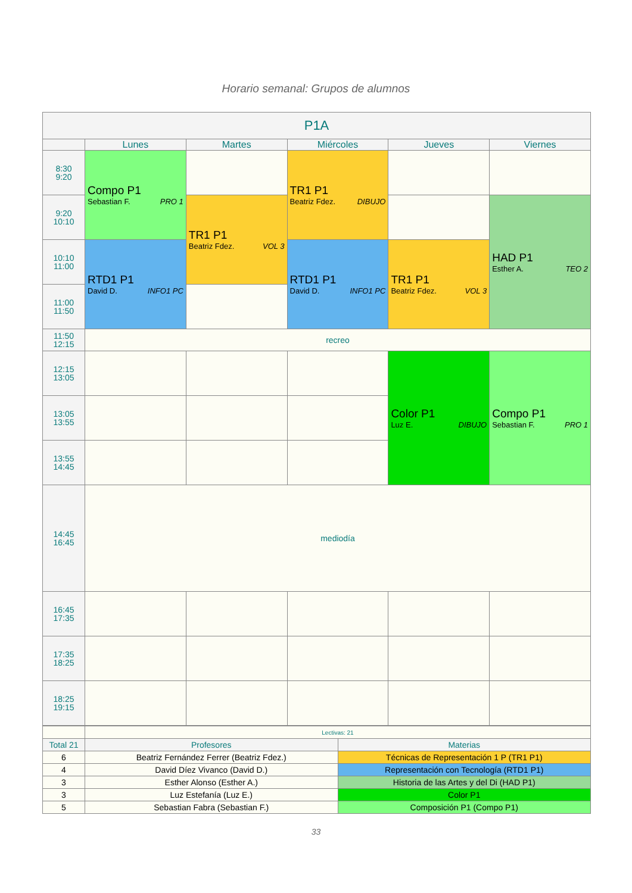Horario semanal: Grupos de alumnos
| P1A | | | | | |
| --- | --- | --- | --- | --- | --- |
| | Lunes | Martes | Miércoles | Jueves | Viernes |
| 8:30 9:20 | Compo P1 Sebastian F. PRO 1 | | TR1 P1 Beatriz Fdez. DIBUJO | | |
| 9:20 10:10 | | TR1 P1 Beatriz Fdez. VOL 3 | | | HAD P1 Esther A. TEO 2 |
| 10:10 11:00 | RTD1 P1 David D. INFO1 PC | | RTD1 P1 David D. INFO1 PC | TR1 P1 Beatriz Fdez. VOL 3 | |
| 11:00 11:50 | | | | | |
| 11:50 12:15 | recreo | | | | |
| 12:15 13:05 | | | | Color P1 Luz E. DIBUJO | Compo P1 Sebastian F. PRO 1 |
| 13:05 13:55 | | | | | |
| 13:55 14:45 | | | | | |
| 14:45 16:45 | mediodía | | | | |
| 16:45 17:35 | | | | | |
| 17:35 18:25 | | | | | |
| 18:25 19:15 | | | | | |
| | Lectivas: 21 | |
| Total 21 | Profesores | Materias |
| 6 | Beatriz Fernández Ferrer (Beatriz Fdez.) | Técnicas de Representación 1 P (TR1 P1) |
| 4 | David Díez Vivanco (David D.) | Representación con Tecnología (RTD1 P1) |
| 3 | Esther Alonso (Esther A.) | Historia de las Artes y del Di (HAD P1) |
| 3 | Luz Estefanía (Luz E.) | Color P1 |
| 5 | Sebastian Fabra (Sebastian F.) | Composición P1 (Compo P1) |
33